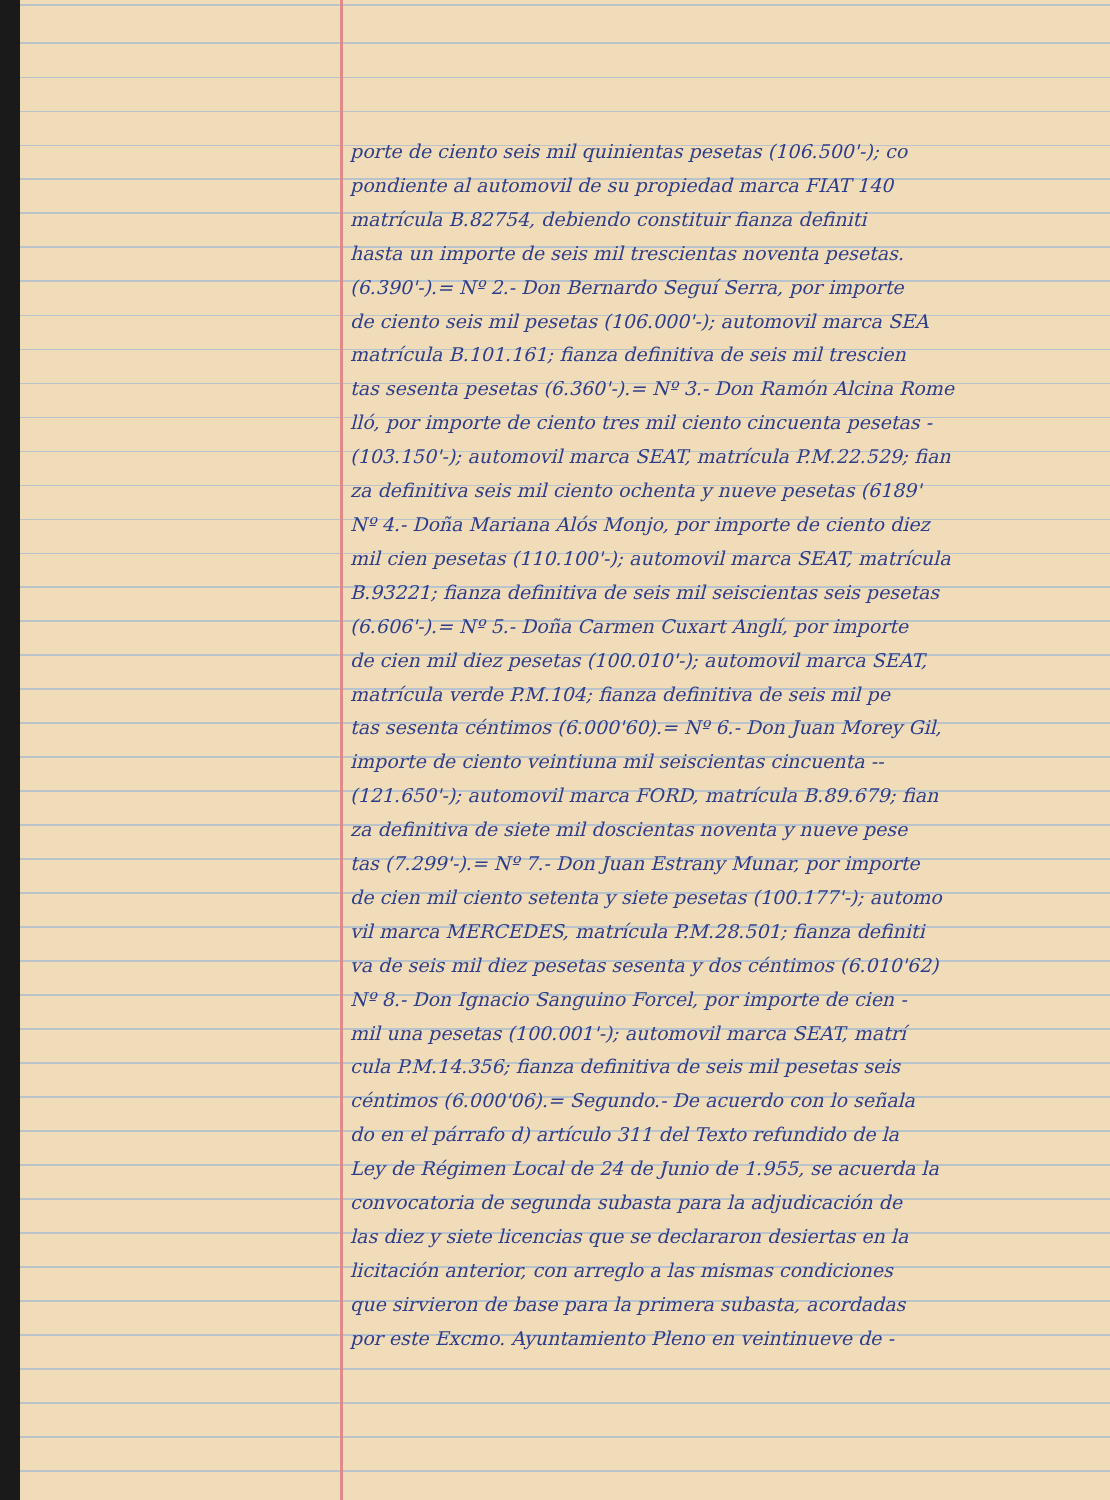porte de ciento seis mil quinientas pesetas (106.500'-); co
pondiente al automovil de su propiedad marca FIAT 140
matrícula B.82754, debiendo constituir fianza definiti
hasta un importe de seis mil trescientas noventa pesetas.
(6.390'-).= Nº 2.- Don Bernardo Seguí Serra, por importe
de ciento seis mil pesetas (106.000'-); automovil marca SEA
matrícula B.101.161; fianza definitiva de seis mil trescien
tas sesenta pesetas (6.360'-).= Nº 3.- Don Ramón Alcina Rome
lló, por importe de ciento tres mil ciento cincuenta pesetas -
(103.150'-); automovil marca SEAT, matrícula P.M.22.529; fian
za definitiva seis mil ciento ochenta y nueve pesetas (6189'
Nº 4.- Doña Mariana Alós Monjo, por importe de ciento diez
mil cien pesetas (110.100'-); automovil marca SEAT, matrícula
B.93221; fianza definitiva de seis mil seiscientas seis pesetas
(6.606'-).= Nº 5.- Doña Carmen Cuxart Anglí, por importe
de cien mil diez pesetas (100.010'-); automovil marca SEAT,
matrícula verde P.M.104; fianza definitiva de seis mil pe
tas sesenta céntimos (6.000'60).= Nº 6.- Don Juan Morey Gil,
importe de ciento veintiuna mil seiscientas cincuenta --
(121.650'-); automovil marca FORD, matrícula B.89.679; fian
za definitiva de siete mil doscientas noventa y nueve pese
tas (7.299'-).= Nº 7.- Don Juan Estrany Munar, por importe
de cien mil ciento setenta y siete pesetas (100.177'-); automo
vil marca MERCEDES, matrícula P.M.28.501; fianza definiti
va de seis mil diez pesetas sesenta y dos céntimos (6.010'62)
Nº 8.- Don Ignacio Sanguino Forcel, por importe de cien -
mil una pesetas (100.001'-); automovil marca SEAT, matrí
cula P.M.14.356; fianza definitiva de seis mil pesetas seis
céntimos (6.000'06).= Segundo.- De acuerdo con lo señala
do en el párrafo d) artículo 311 del Texto refundido de la
Ley de Régimen Local de 24 de Junio de 1.955, se acuerda la
convocatoria de segunda subasta para la adjudicación de
las diez y siete licencias que se declararon desiertas en la
licitación anterior, con arreglo a las mismas condiciones
que sirvieron de base para la primera subasta, acordadas
por este Excmo. Ayuntamiento Pleno en veintinueve de -